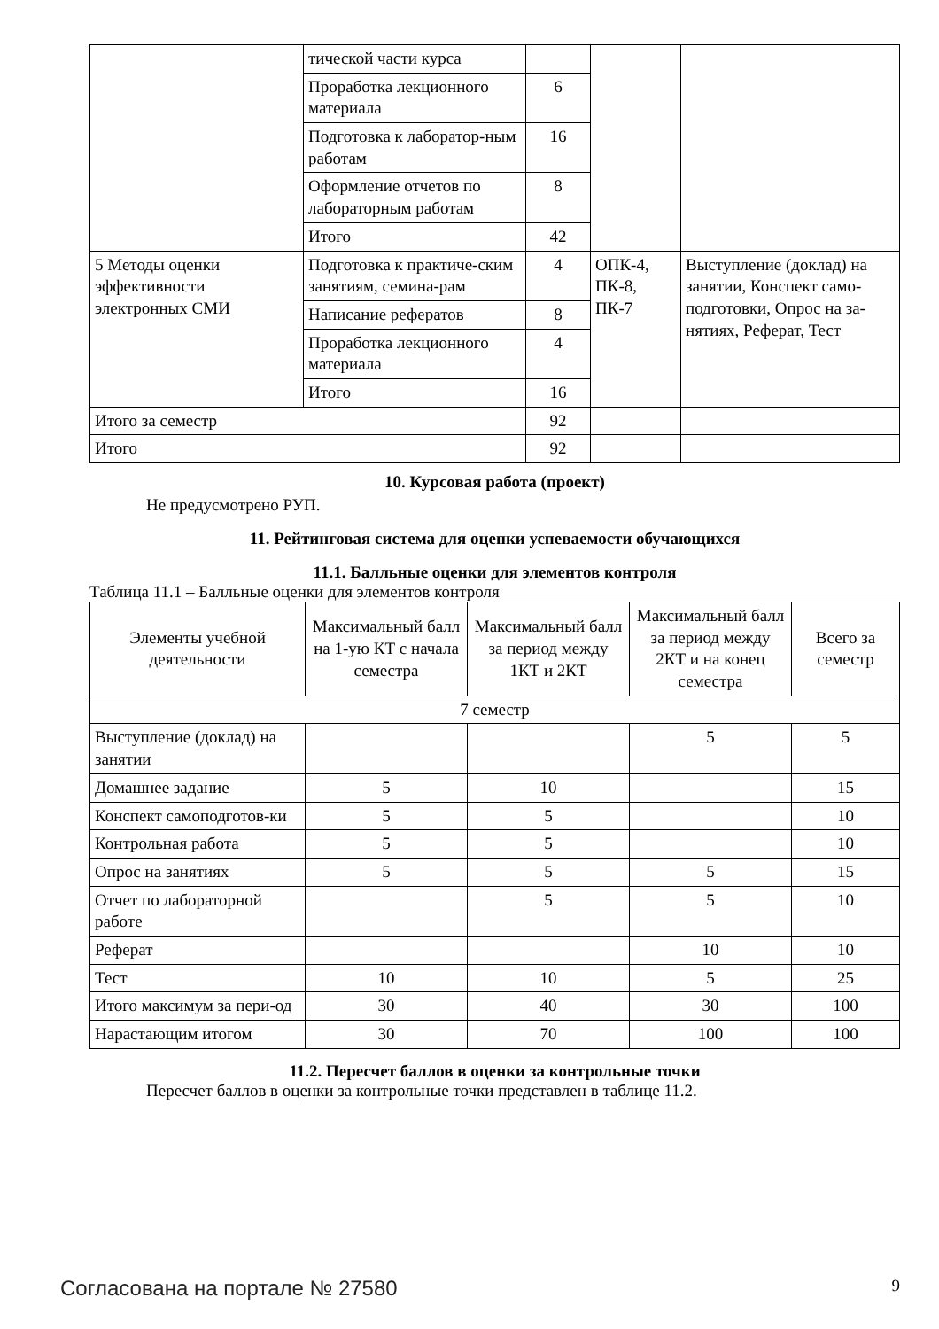| | тической части курса | | | |
| | Проработка лекционного материала | 6 | | |
| | Подготовка к лаборатор-ным работам | 16 | | |
| | Оформление отчетов по лабораторным работам | 8 | | |
| | Итого | 42 | | |
| 5 Методы оценки эффективности электронных СМИ | Подготовка к практиче-ским занятиям, семина-рам | 4 | ОПК-4, ПК-8, ПК-7 | Выступление (доклад) на занятии, Конспект само-подготовки, Опрос на за-нятиях, Реферат, Тест |
| | Написание рефератов | 8 | | |
| | Проработка лекционного материала | 4 | | |
| | Итого | 16 | | |
| Итого за семестр | | 92 | | |
| Итого | | 92 | | |
10. Курсовая работа (проект)
Не предусмотрено РУП.
11. Рейтинговая система для оценки успеваемости обучающихся
11.1. Балльные оценки для элементов контроля
Таблица 11.1 – Балльные оценки для элементов контроля
| Элементы учебной деятельности | Максимальный балл на 1-ую КТ с начала семестра | Максимальный балл за период между 1КТ и 2КТ | Максимальный балл за период между 2КТ и на конец семестра | Всего за семестр |
| --- | --- | --- | --- | --- |
| 7 семестр | | | | |
| Выступление (доклад) на занятии | | | 5 | 5 |
| Домашнее задание | 5 | 10 | | 15 |
| Конспект самоподготов-ки | 5 | 5 | | 10 |
| Контрольная работа | 5 | 5 | | 10 |
| Опрос на занятиях | 5 | 5 | 5 | 15 |
| Отчет по лабораторной работе | | 5 | 5 | 10 |
| Реферат | | | 10 | 10 |
| Тест | 10 | 10 | 5 | 25 |
| Итого максимум за пери-од | 30 | 40 | 30 | 100 |
| Нарастающим итогом | 30 | 70 | 100 | 100 |
11.2. Пересчет баллов в оценки за контрольные точки
Пересчет баллов в оценки за контрольные точки представлен в таблице 11.2.
Согласована на портале № 27580 9